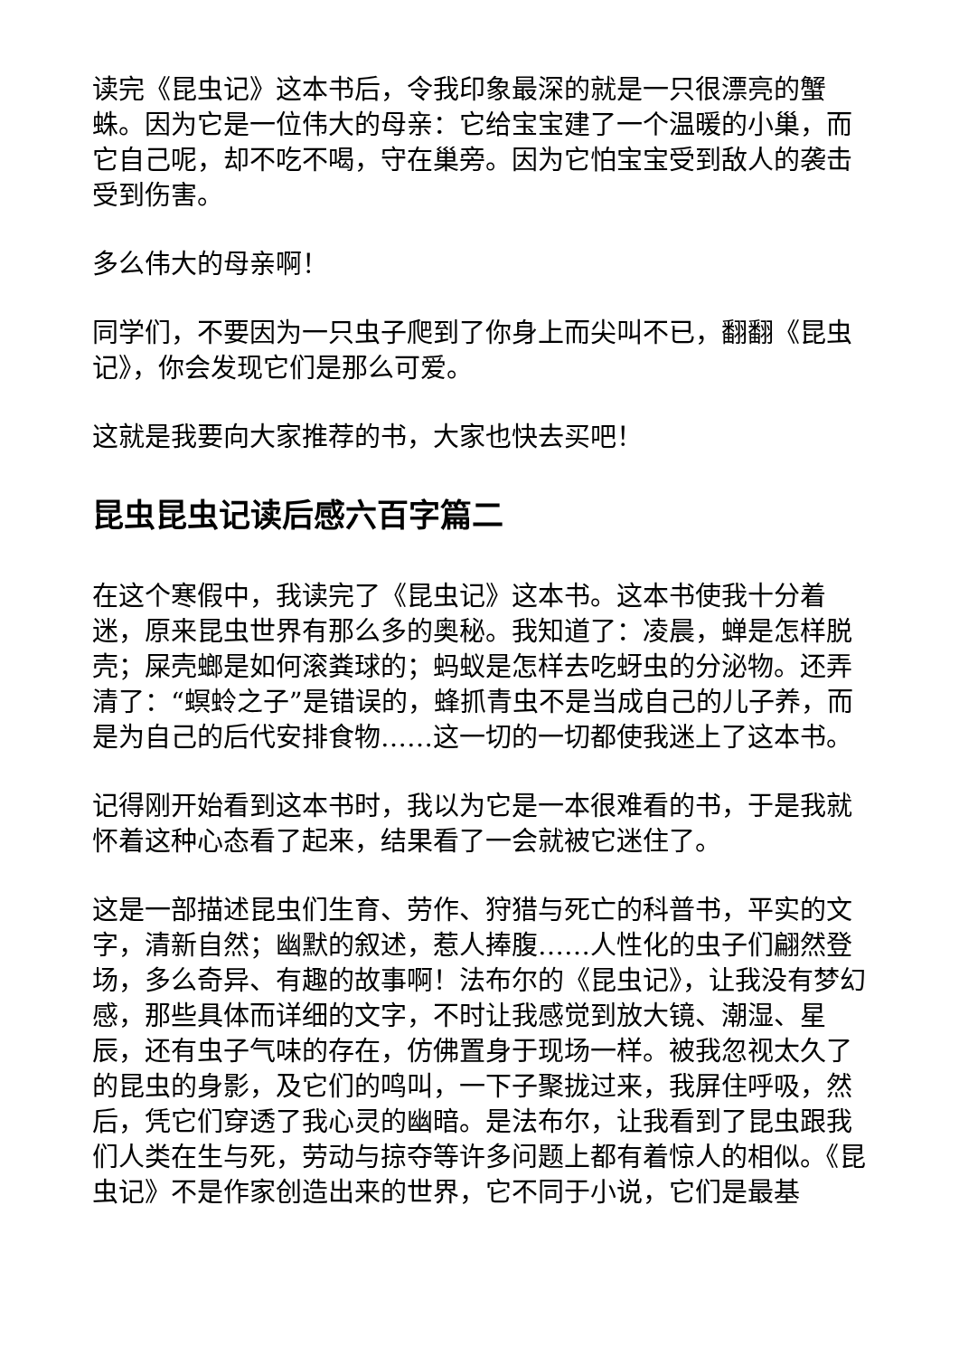读完《昆虫记》这本书后，令我印象最深的就是一只很漂亮的蟹蛛。因为它是一位伟大的母亲：它给宝宝建了一个温暖的小巢，而它自己呢，却不吃不喝，守在巢旁。因为它怕宝宝受到敌人的袭击受到伤害。
多么伟大的母亲啊！
同学们，不要因为一只虫子爬到了你身上而尖叫不已，翻翻《昆虫记》，你会发现它们是那么可爱。
这就是我要向大家推荐的书，大家也快去买吧！
昆虫昆虫记读后感六百字篇二
在这个寒假中，我读完了《昆虫记》这本书。这本书使我十分着迷，原来昆虫世界有那么多的奥秘。我知道了：凌晨，蝉是怎样脱壳；屎壳螂是如何滚粪球的；蚂蚁是怎样去吃蚜虫的分泌物。还弄清了：“螟蛉之子”是错误的，蜂抓青虫不是当成自己的儿子养，而是为自己的后代安排食物……这一切的一切都使我迷上了这本书。
记得刚开始看到这本书时，我以为它是一本很难看的书，于是我就怀着这种心态看了起来，结果看了一会就被它迷住了。
这是一部描述昆虫们生育、劳作、狩猎与死亡的科普书，平实的文字，清新自然；幽默的叙述，惹人捧腹……人性化的虫子们翩然登场，多么奇异、有趣的故事啊！法布尔的《昆虫记》，让我没有梦幻感，那些具体而详细的文字，不时让我感觉到放大镜、潮湿、星辰，还有虫子气味的存在，仿佛置身于现场一样。被我忽视太久了的昆虫的身影，及它们的鸣叫，一下子聚拢过来，我屏住呼吸，然后，凭它们穿透了我心灵的幽暗。是法布尔，让我看到了昆虫跟我们人类在生与死，劳动与掠夺等许多问题上都有着惊人的相似。《昆虫记》不是作家创造出来的世界，它不同于小说，它们是最基